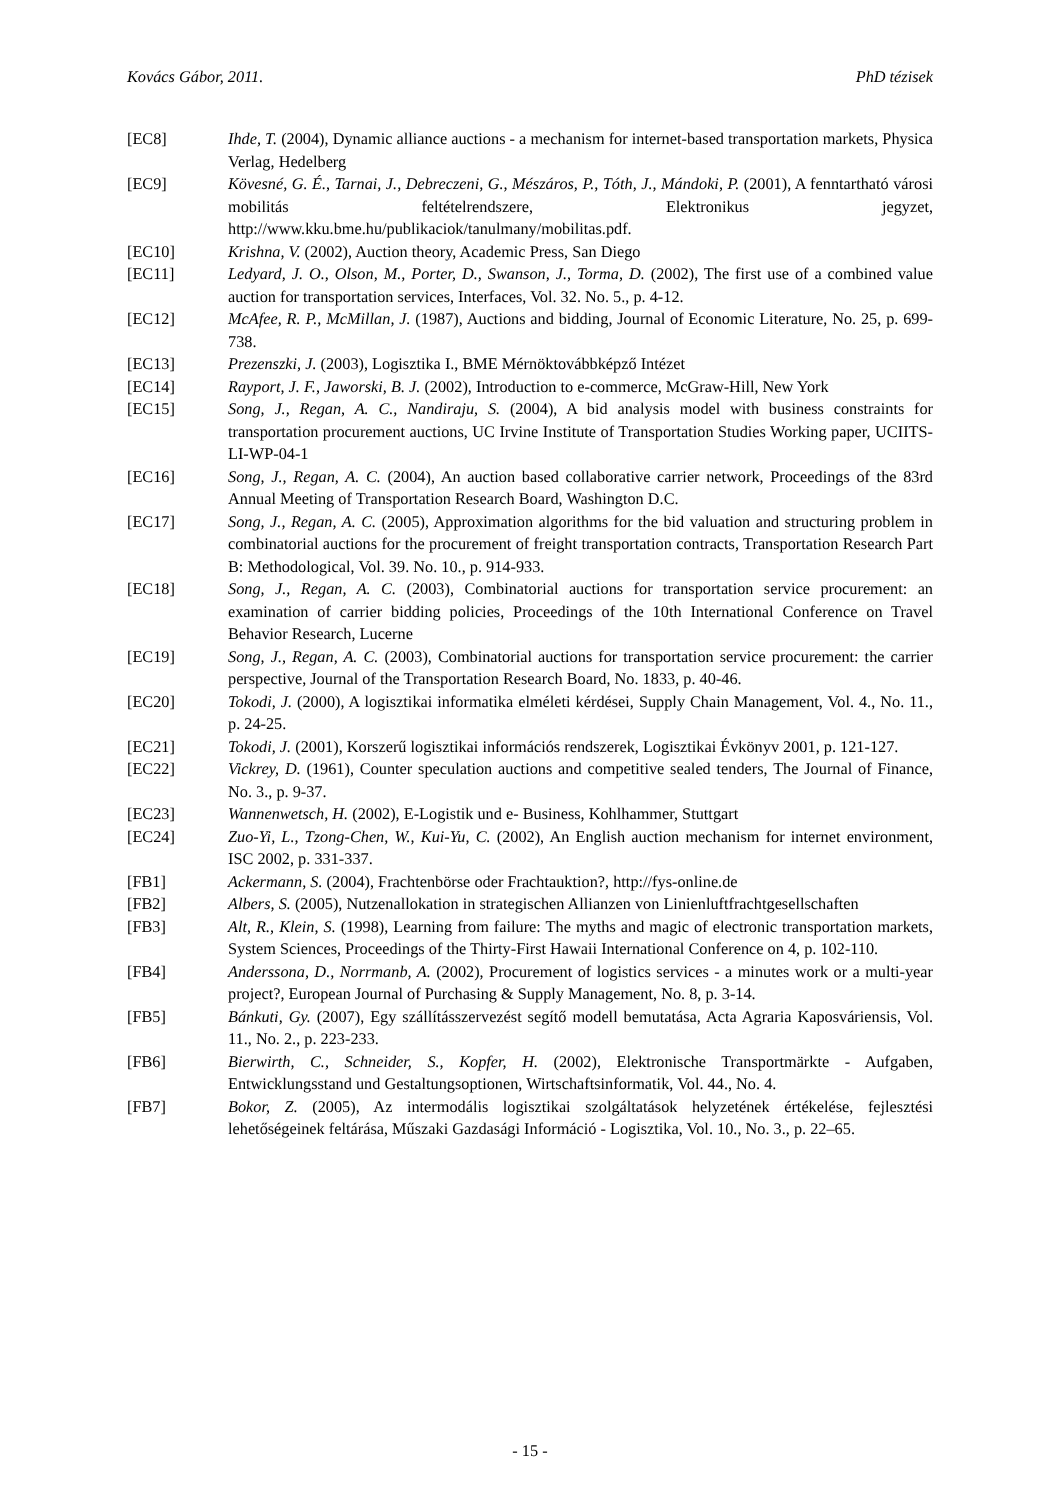Kovács Gábor, 2011. PhD tézisek
[EC8] Ihde, T. (2004), Dynamic alliance auctions - a mechanism for internet-based transportation markets, Physica Verlag, Hedelberg
[EC9] Kövesné, G. É., Tarnai, J., Debreczeni, G., Mészáros, P., Tóth, J., Mándoki, P. (2001), A fenntartható városi mobilitás feltételrendszere, Elektronikus jegyzet, http://www.kku.bme.hu/publikaciok/tanulmany/mobilitas.pdf.
[EC10] Krishna, V. (2002), Auction theory, Academic Press, San Diego
[EC11] Ledyard, J. O., Olson, M., Porter, D., Swanson, J., Torma, D. (2002), The first use of a combined value auction for transportation services, Interfaces, Vol. 32. No. 5., p. 4-12.
[EC12] McAfee, R. P., McMillan, J. (1987), Auctions and bidding, Journal of Economic Literature, No. 25, p. 699-738.
[EC13] Prezenszki, J. (2003), Logisztika I., BME Mérnöktovábbképző Intézet
[EC14] Rayport, J. F., Jaworski, B. J. (2002), Introduction to e-commerce, McGraw-Hill, New York
[EC15] Song, J., Regan, A. C., Nandiraju, S. (2004), A bid analysis model with business constraints for transportation procurement auctions, UC Irvine Institute of Transportation Studies Working paper, UCIITS-LI-WP-04-1
[EC16] Song, J., Regan, A. C. (2004), An auction based collaborative carrier network, Proceedings of the 83rd Annual Meeting of Transportation Research Board, Washington D.C.
[EC17] Song, J., Regan, A. C. (2005), Approximation algorithms for the bid valuation and structuring problem in combinatorial auctions for the procurement of freight transportation contracts, Transportation Research Part B: Methodological, Vol. 39. No. 10., p. 914-933.
[EC18] Song, J., Regan, A. C. (2003), Combinatorial auctions for transportation service procurement: an examination of carrier bidding policies, Proceedings of the 10th International Conference on Travel Behavior Research, Lucerne
[EC19] Song, J., Regan, A. C. (2003), Combinatorial auctions for transportation service procurement: the carrier perspective, Journal of the Transportation Research Board, No. 1833, p. 40-46.
[EC20] Tokodi, J. (2000), A logisztikai informatika elméleti kérdései, Supply Chain Management, Vol. 4., No. 11., p. 24-25.
[EC21] Tokodi, J. (2001), Korszerű logisztikai információs rendszerek, Logisztikai Évkönyv 2001, p. 121-127.
[EC22] Vickrey, D. (1961), Counter speculation auctions and competitive sealed tenders, The Journal of Finance, No. 3., p. 9-37.
[EC23] Wannenwetsch, H. (2002), E-Logistik und e- Business, Kohlhammer, Stuttgart
[EC24] Zuo-Yi, L., Tzong-Chen, W., Kui-Yu, C. (2002), An English auction mechanism for internet environment, ISC 2002, p. 331-337.
[FB1] Ackermann, S. (2004), Frachtenbörse oder Frachtauktion?, http://fys-online.de
[FB2] Albers, S. (2005), Nutzenallokation in strategischen Allianzen von Linienluftfrachtgesellschaften
[FB3] Alt, R., Klein, S. (1998), Learning from failure: The myths and magic of electronic transportation markets, System Sciences, Proceedings of the Thirty-First Hawaii International Conference on 4, p. 102-110.
[FB4] Anderssona, D., Norrmanb, A. (2002), Procurement of logistics services - a minutes work or a multi-year project?, European Journal of Purchasing & Supply Management, No. 8, p. 3-14.
[FB5] Bánkuti, Gy. (2007), Egy szállításszervezést segítő modell bemutatása, Acta Agraria Kaposváriensis, Vol. 11., No. 2., p. 223-233.
[FB6] Bierwirth, C., Schneider, S., Kopfer, H. (2002), Elektronische Transportmärkte - Aufgaben, Entwicklungsstand und Gestaltungsoptionen, Wirtschaftsinformatik, Vol. 44., No. 4.
[FB7] Bokor, Z. (2005), Az intermodális logisztikai szolgáltatások helyzetének értékelése, fejlesztési lehetőségeinek feltárása, Műszaki Gazdasági Információ - Logisztika, Vol. 10., No. 3., p. 22–65.
- 15 -